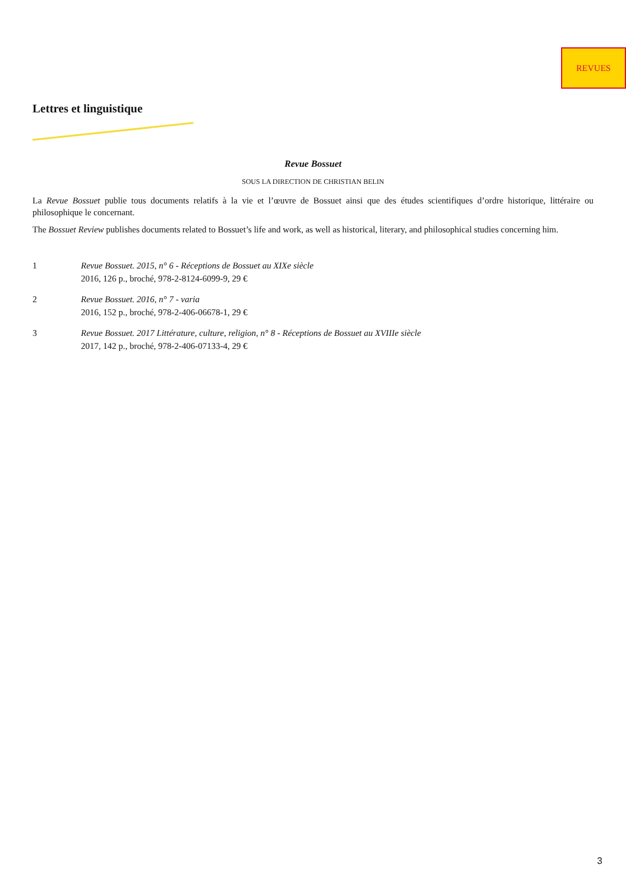REVUES
Lettres et linguistique
Revue Bossuet
SOUS LA DIRECTION DE CHRISTIAN BELIN
La Revue Bossuet publie tous documents relatifs à la vie et l’œuvre de Bossuet ainsi que des études scientifiques d’ordre historique, littéraire ou philosophique le concernant.
The Bossuet Review publishes documents related to Bossuet’s life and work, as well as historical, literary, and philosophical studies concerning him.
1 Revue Bossuet. 2015, n° 6 - Réceptions de Bossuet au XIXe siècle
2016, 126 p., broché, 978-2-8124-6099-9, 29 €
2 Revue Bossuet. 2016, n° 7 - varia
2016, 152 p., broché, 978-2-406-06678-1, 29 €
3 Revue Bossuet. 2017 Littérature, culture, religion, n° 8 - Réceptions de Bossuet au XVIIIe siècle
2017, 142 p., broché, 978-2-406-07133-4, 29 €
3